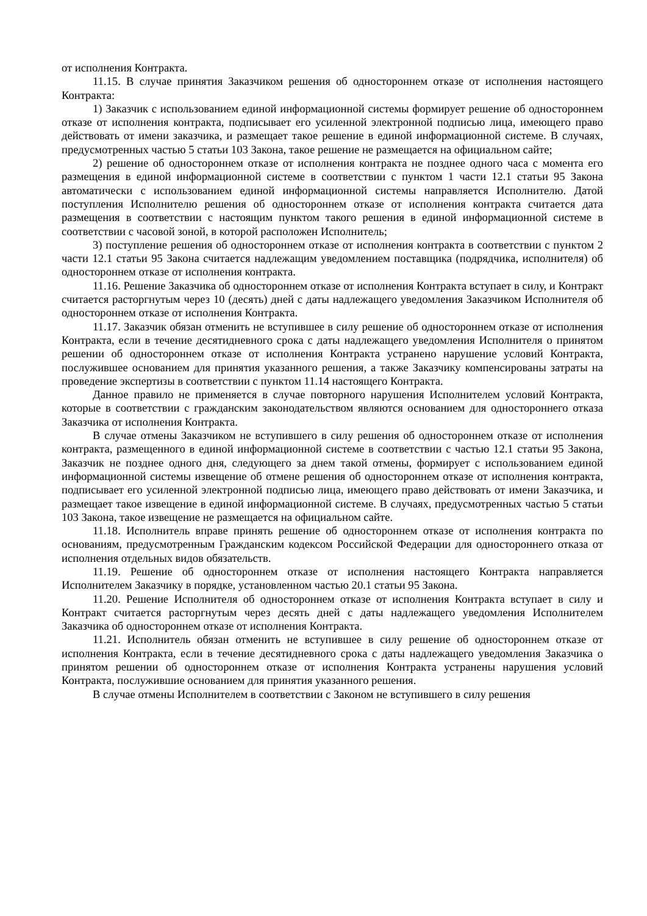от исполнения Контракта.
11.15. В случае принятия Заказчиком решения об одностороннем отказе от исполнения настоящего Контракта:
1) Заказчик с использованием единой информационной системы формирует решение об одностороннем отказе от исполнения контракта, подписывает его усиленной электронной подписью лица, имеющего право действовать от имени заказчика, и размещает такое решение в единой информационной системе. В случаях, предусмотренных частью 5 статьи 103 Закона, такое решение не размещается на официальном сайте;
2) решение об одностороннем отказе от исполнения контракта не позднее одного часа с момента его размещения в единой информационной системе в соответствии с пунктом 1 части 12.1 статьи 95 Закона автоматически с использованием единой информационной системы направляется Исполнителю. Датой поступления Исполнителю решения об одностороннем отказе от исполнения контракта считается дата размещения в соответствии с настоящим пунктом такого решения в единой информационной системе в соответствии с часовой зоной, в которой расположен Исполнитель;
3) поступление решения об одностороннем отказе от исполнения контракта в соответствии с пунктом 2 части 12.1 статьи 95 Закона считается надлежащим уведомлением поставщика (подрядчика, исполнителя) об одностороннем отказе от исполнения контракта.
11.16. Решение Заказчика об одностороннем отказе от исполнения Контракта вступает в силу, и Контракт считается расторгнутым через 10 (десять) дней с даты надлежащего уведомления Заказчиком Исполнителя об одностороннем отказе от исполнения Контракта.
11.17. Заказчик обязан отменить не вступившее в силу решение об одностороннем отказе от исполнения Контракта, если в течение десятидневного срока с даты надлежащего уведомления Исполнителя о принятом решении об одностороннем отказе от исполнения Контракта устранено нарушение условий Контракта, послужившее основанием для принятия указанного решения, а также Заказчику компенсированы затраты на проведение экспертизы в соответствии с пунктом 11.14 настоящего Контракта.
Данное правило не применяется в случае повторного нарушения Исполнителем условий Контракта, которые в соответствии с гражданским законодательством являются основанием для одностороннего отказа Заказчика от исполнения Контракта.
В случае отмены Заказчиком не вступившего в силу решения об одностороннем отказе от исполнения контракта, размещенного в единой информационной системе в соответствии с частью 12.1 статьи 95 Закона, Заказчик не позднее одного дня, следующего за днем такой отмены, формирует с использованием единой информационной системы извещение об отмене решения об одностороннем отказе от исполнения контракта, подписывает его усиленной электронной подписью лица, имеющего право действовать от имени Заказчика, и размещает такое извещение в единой информационной системе. В случаях, предусмотренных частью 5 статьи 103 Закона, такое извещение не размещается на официальном сайте.
11.18. Исполнитель вправе принять решение об одностороннем отказе от исполнения контракта по основаниям, предусмотренным Гражданским кодексом Российской Федерации для одностороннего отказа от исполнения отдельных видов обязательств.
11.19. Решение об одностороннем отказе от исполнения настоящего Контракта направляется Исполнителем Заказчику в порядке, установленном частью 20.1 статьи 95 Закона.
11.20. Решение Исполнителя об одностороннем отказе от исполнения Контракта вступает в силу и Контракт считается расторгнутым через десять дней с даты надлежащего уведомления Исполнителем Заказчика об одностороннем отказе от исполнения Контракта.
11.21. Исполнитель обязан отменить не вступившее в силу решение об одностороннем отказе от исполнения Контракта, если в течение десятидневного срока с даты надлежащего уведомления Заказчика о принятом решении об одностороннем отказе от исполнения Контракта устранены нарушения условий Контракта, послужившие основанием для принятия указанного решения.
В случае отмены Исполнителем в соответствии с Законом не вступившего в силу решения